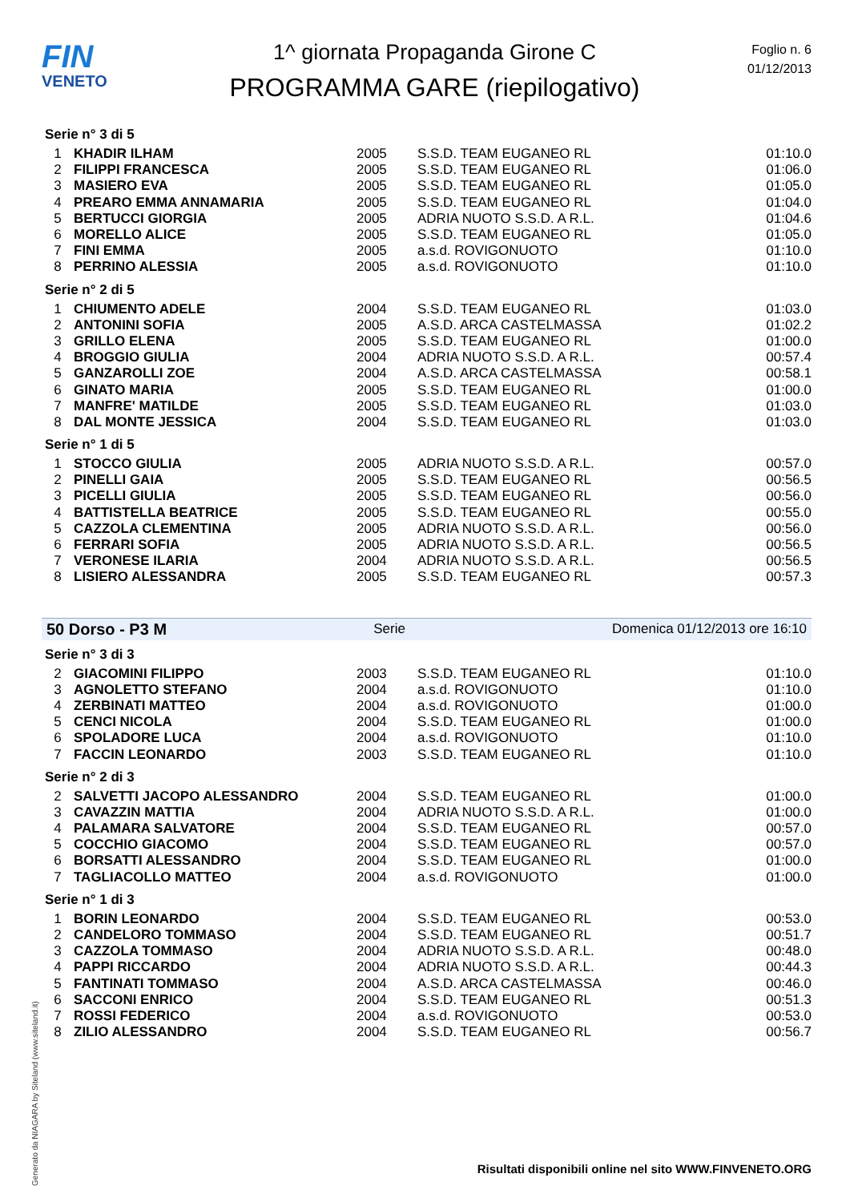FIN
VENETO
1^ giornata Propaganda Girone C
PROGRAMMA GARE (riepilogativo)
Foglio n. 6
01/12/2013
Serie n° 3 di 5
| 1 | KHADIR ILHAM | 2005 | S.S.D. TEAM EUGANEO RL | 01:10.0 |
| 2 | FILIPPI FRANCESCA | 2005 | S.S.D. TEAM EUGANEO RL | 01:06.0 |
| 3 | MASIERO EVA | 2005 | S.S.D. TEAM EUGANEO RL | 01:05.0 |
| 4 | PREARO EMMA ANNAMARIA | 2005 | S.S.D. TEAM EUGANEO RL | 01:04.0 |
| 5 | BERTUCCI GIORGIA | 2005 | ADRIA NUOTO S.S.D. A R.L. | 01:04.6 |
| 6 | MORELLO ALICE | 2005 | S.S.D. TEAM EUGANEO RL | 01:05.0 |
| 7 | FINI EMMA | 2005 | a.s.d. ROVIGONUOTO | 01:10.0 |
| 8 | PERRINO ALESSIA | 2005 | a.s.d. ROVIGONUOTO | 01:10.0 |
Serie n° 2 di 5
| 1 | CHIUMENTO ADELE | 2004 | S.S.D. TEAM EUGANEO RL | 01:03.0 |
| 2 | ANTONINI SOFIA | 2005 | A.S.D. ARCA CASTELMASSA | 01:02.2 |
| 3 | GRILLO ELENA | 2005 | S.S.D. TEAM EUGANEO RL | 01:00.0 |
| 4 | BROGGIO GIULIA | 2004 | ADRIA NUOTO S.S.D. A R.L. | 00:57.4 |
| 5 | GANZAROLLI ZOE | 2004 | A.S.D. ARCA CASTELMASSA | 00:58.1 |
| 6 | GINATO MARIA | 2005 | S.S.D. TEAM EUGANEO RL | 01:00.0 |
| 7 | MANFRE' MATILDE | 2005 | S.S.D. TEAM EUGANEO RL | 01:03.0 |
| 8 | DAL MONTE JESSICA | 2004 | S.S.D. TEAM EUGANEO RL | 01:03.0 |
Serie n° 1 di 5
| 1 | STOCCO GIULIA | 2005 | ADRIA NUOTO S.S.D. A R.L. | 00:57.0 |
| 2 | PINELLI GAIA | 2005 | S.S.D. TEAM EUGANEO RL | 00:56.5 |
| 3 | PICELLI GIULIA | 2005 | S.S.D. TEAM EUGANEO RL | 00:56.0 |
| 4 | BATTISTELLA BEATRICE | 2005 | S.S.D. TEAM EUGANEO RL | 00:55.0 |
| 5 | CAZZOLA CLEMENTINA | 2005 | ADRIA NUOTO S.S.D. A R.L. | 00:56.0 |
| 6 | FERRARI SOFIA | 2005 | ADRIA NUOTO S.S.D. A R.L. | 00:56.5 |
| 7 | VERONESE ILARIA | 2004 | ADRIA NUOTO S.S.D. A R.L. | 00:56.5 |
| 8 | LISIERO ALESSANDRA | 2005 | S.S.D. TEAM EUGANEO RL | 00:57.3 |
50 Dorso - P3 M Serie Domenica 01/12/2013 ore 16:10
Serie n° 3 di 3
| 2 | GIACOMINI FILIPPO | 2003 | S.S.D. TEAM EUGANEO RL | 01:10.0 |
| 3 | AGNOLETTO STEFANO | 2004 | a.s.d. ROVIGONUOTO | 01:10.0 |
| 4 | ZERBINATI MATTEO | 2004 | a.s.d. ROVIGONUOTO | 01:00.0 |
| 5 | CENCI NICOLA | 2004 | S.S.D. TEAM EUGANEO RL | 01:00.0 |
| 6 | SPOLADORE LUCA | 2004 | a.s.d. ROVIGONUOTO | 01:10.0 |
| 7 | FACCIN LEONARDO | 2003 | S.S.D. TEAM EUGANEO RL | 01:10.0 |
Serie n° 2 di 3
| 2 | SALVETTI JACOPO ALESSANDRO | 2004 | S.S.D. TEAM EUGANEO RL | 01:00.0 |
| 3 | CAVAZZIN MATTIA | 2004 | ADRIA NUOTO S.S.D. A R.L. | 01:00.0 |
| 4 | PALAMARA SALVATORE | 2004 | S.S.D. TEAM EUGANEO RL | 00:57.0 |
| 5 | COCCHIO GIACOMO | 2004 | S.S.D. TEAM EUGANEO RL | 00:57.0 |
| 6 | BORSATTI ALESSANDRO | 2004 | S.S.D. TEAM EUGANEO RL | 01:00.0 |
| 7 | TAGLIACOLLO MATTEO | 2004 | a.s.d. ROVIGONUOTO | 01:00.0 |
Serie n° 1 di 3
| 1 | BORIN LEONARDO | 2004 | S.S.D. TEAM EUGANEO RL | 00:53.0 |
| 2 | CANDELORO TOMMASO | 2004 | S.S.D. TEAM EUGANEO RL | 00:51.7 |
| 3 | CAZZOLA TOMMASO | 2004 | ADRIA NUOTO S.S.D. A R.L. | 00:48.0 |
| 4 | PAPPI RICCARDO | 2004 | ADRIA NUOTO S.S.D. A R.L. | 00:44.3 |
| 5 | FANTINATI TOMMASO | 2004 | A.S.D. ARCA CASTELMASSA | 00:46.0 |
| 6 | SACCONI ENRICO | 2004 | S.S.D. TEAM EUGANEO RL | 00:51.3 |
| 7 | ROSSI FEDERICO | 2004 | a.s.d. ROVIGONUOTO | 00:53.0 |
| 8 | ZILIO ALESSANDRO | 2004 | S.S.D. TEAM EUGANEO RL | 00:56.7 |
Generato da NIAGARA by Siteland (www.siteland.it)
Risultati disponibili online nel sito WWW.FINVENETO.ORG